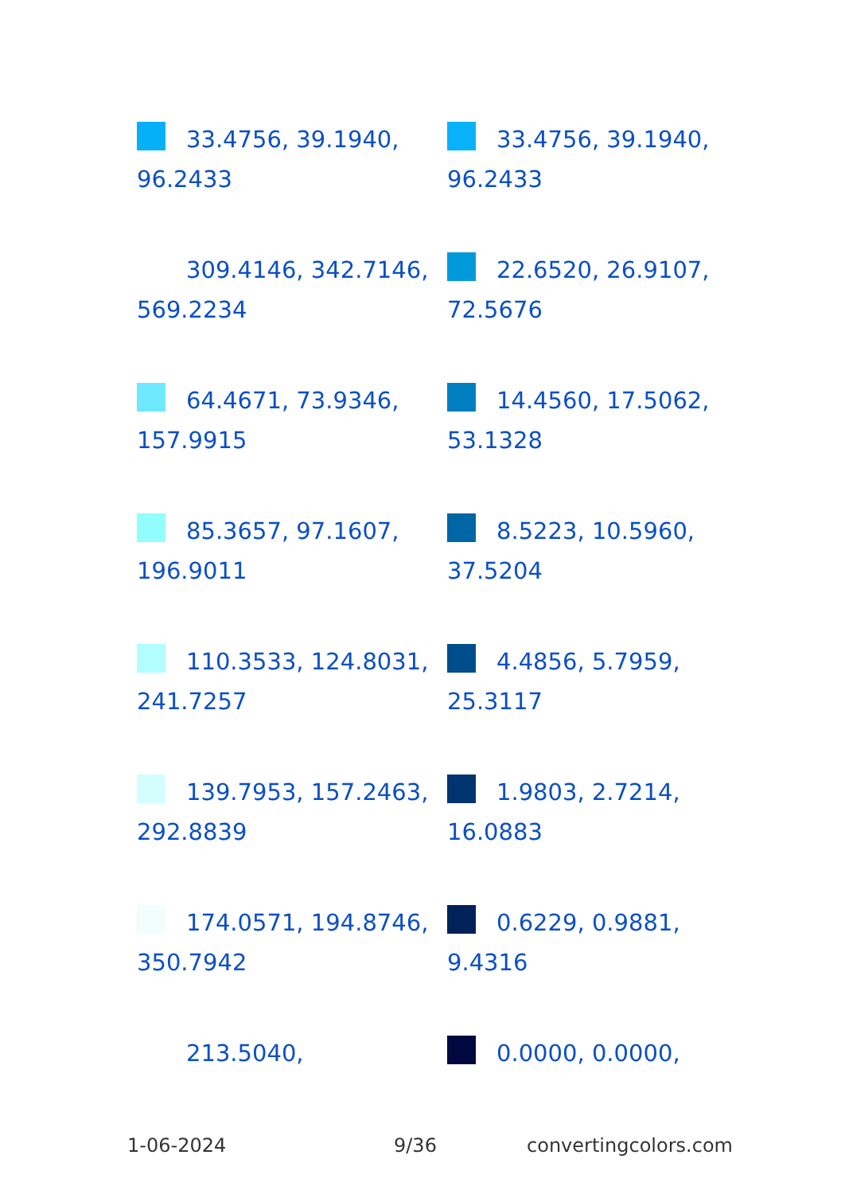33.4756, 39.1940, 96.2433
33.4756, 39.1940, 96.2433
309.4146, 342.7146, 569.2234
22.6520, 26.9107, 72.5676
64.4671, 73.9346, 157.9915
14.4560, 17.5062, 53.1328
85.3657, 97.1607, 196.9011
8.5223, 10.5960, 37.5204
110.3533, 124.8031, 241.7257
4.4856, 5.7959, 25.3117
139.7953, 157.2463, 292.8839
1.9803, 2.7214, 16.0883
174.0571, 194.8746, 350.7942
0.6229, 0.9881, 9.4316
213.5040,
0.0000, 0.0000,
1-06-2024 9/36 convertingcolors.com